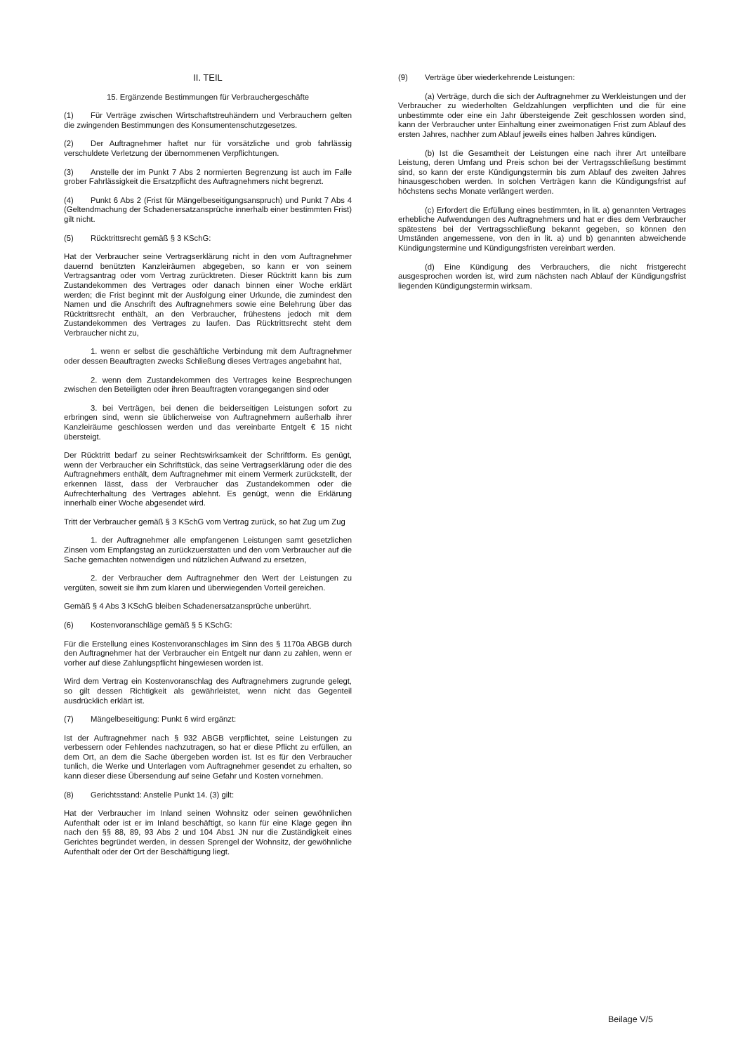II. TEIL
15. Ergänzende Bestimmungen für Verbrauchergeschäfte
(1) Für Verträge zwischen Wirtschaftstreuhändern und Verbrauchern gelten die zwingenden Bestimmungen des Konsumentenschutzgesetzes.
(2) Der Auftragnehmer haftet nur für vorsätzliche und grob fahrlässig verschuldete Verletzung der übernommenen Verpflichtungen.
(3) Anstelle der im Punkt 7 Abs 2 normierten Begrenzung ist auch im Falle grober Fahrlässigkeit die Ersatzpflicht des Auftragnehmers nicht begrenzt.
(4) Punkt 6 Abs 2 (Frist für Mängelbeseitigungsanspruch) und Punkt 7 Abs 4 (Geltendmachung der Schadenersatzansprüche innerhalb einer bestimmten Frist) gilt nicht.
(5) Rücktrittsrecht gemäß § 3 KSchG:
Hat der Verbraucher seine Vertragserklärung nicht in den vom Auftragnehmer dauernd benützten Kanzleiräumen abgegeben, so kann er von seinem Vertragsantrag oder vom Vertrag zurücktreten. Dieser Rücktritt kann bis zum Zustandekommen des Vertrages oder danach binnen einer Woche erklärt werden; die Frist beginnt mit der Ausfolgung einer Urkunde, die zumindest den Namen und die Anschrift des Auftragnehmers sowie eine Belehrung über das Rücktrittsrecht enthält, an den Verbraucher, frühestens jedoch mit dem Zustandekommen des Vertrages zu laufen. Das Rücktrittsrecht steht dem Verbraucher nicht zu,
1. wenn er selbst die geschäftliche Verbindung mit dem Auftragnehmer oder dessen Beauftragten zwecks Schließung dieses Vertrages angebahnt hat,
2. wenn dem Zustandekommen des Vertrages keine Besprechungen zwischen den Beteiligten oder ihren Beauftragten vorangegangen sind oder
3. bei Verträgen, bei denen die beiderseitigen Leistungen sofort zu erbringen sind, wenn sie üblicherweise von Auftragnehmern außerhalb ihrer Kanzleiräume geschlossen werden und das vereinbarte Entgelt € 15 nicht übersteigt.
Der Rücktritt bedarf zu seiner Rechtswirksamkeit der Schriftform. Es genügt, wenn der Verbraucher ein Schriftstück, das seine Vertragserklärung oder die des Auftragnehmers enthält, dem Auftragnehmer mit einem Vermerk zurückstellt, der erkennen lässt, dass der Verbraucher das Zustandekommen oder die Aufrechterhaltung des Vertrages ablehnt. Es genügt, wenn die Erklärung innerhalb einer Woche abgesendet wird.
Tritt der Verbraucher gemäß § 3 KSchG vom Vertrag zurück, so hat Zug um Zug
1. der Auftragnehmer alle empfangenen Leistungen samt gesetzlichen Zinsen vom Empfangstag an zurückzuerstatten und den vom Verbraucher auf die Sache gemachten notwendigen und nützlichen Aufwand zu ersetzen,
2. der Verbraucher dem Auftragnehmer den Wert der Leistungen zu vergüten, soweit sie ihm zum klaren und überwiegenden Vorteil gereichen.
Gemäß § 4 Abs 3 KSchG bleiben Schadenersatzansprüche unberührt.
(6) Kostenvoranschläge gemäß § 5 KSchG:
Für die Erstellung eines Kostenvoranschlages im Sinn des § 1170a ABGB durch den Auftragnehmer hat der Verbraucher ein Entgelt nur dann zu zahlen, wenn er vorher auf diese Zahlungspflicht hingewiesen worden ist.
Wird dem Vertrag ein Kostenvoranschlag des Auftragnehmers zugrunde gelegt, so gilt dessen Richtigkeit als gewährleistet, wenn nicht das Gegenteil ausdrücklich erklärt ist.
(7) Mängelbeseitigung: Punkt 6 wird ergänzt:
Ist der Auftragnehmer nach § 932 ABGB verpflichtet, seine Leistungen zu verbessern oder Fehlendes nachzutragen, so hat er diese Pflicht zu erfüllen, an dem Ort, an dem die Sache übergeben worden ist. Ist es für den Verbraucher tunlich, die Werke und Unterlagen vom Auftragnehmer gesendet zu erhalten, so kann dieser diese Übersendung auf seine Gefahr und Kosten vornehmen.
(8) Gerichtsstand: Anstelle Punkt 14. (3) gilt:
Hat der Verbraucher im Inland seinen Wohnsitz oder seinen gewöhnlichen Aufenthalt oder ist er im Inland beschäftigt, so kann für eine Klage gegen ihn nach den §§ 88, 89, 93 Abs 2 und 104 Abs1 JN nur die Zuständigkeit eines Gerichtes begründet werden, in dessen Sprengel der Wohnsitz, der gewöhnliche Aufenthalt oder der Ort der Beschäftigung liegt.
(9) Verträge über wiederkehrende Leistungen:
(a) Verträge, durch die sich der Auftragnehmer zu Werkleistungen und der Verbraucher zu wiederholten Geldzahlungen verpflichten und die für eine unbestimmte oder eine ein Jahr übersteigende Zeit geschlossen worden sind, kann der Verbraucher unter Einhaltung einer zweimonatigen Frist zum Ablauf des ersten Jahres, nachher zum Ablauf jeweils eines halben Jahres kündigen.
(b) Ist die Gesamtheit der Leistungen eine nach ihrer Art unteilbare Leistung, deren Umfang und Preis schon bei der Vertragsschließung bestimmt sind, so kann der erste Kündigungstermin bis zum Ablauf des zweiten Jahres hinausgeschoben werden. In solchen Verträgen kann die Kündigungsfrist auf höchstens sechs Monate verlängert werden.
(c) Erfordert die Erfüllung eines bestimmten, in lit. a) genannten Vertrages erhebliche Aufwendungen des Auftragnehmers und hat er dies dem Verbraucher spätestens bei der Vertragsschließung bekannt gegeben, so können den Umständen angemessene, von den in lit. a) und b) genannten abweichende Kündigungstermine und Kündigungsfristen vereinbart werden.
(d) Eine Kündigung des Verbrauchers, die nicht fristgerecht ausgesprochen worden ist, wird zum nächsten nach Ablauf der Kündigungsfrist liegenden Kündigungstermin wirksam.
Beilage V/5